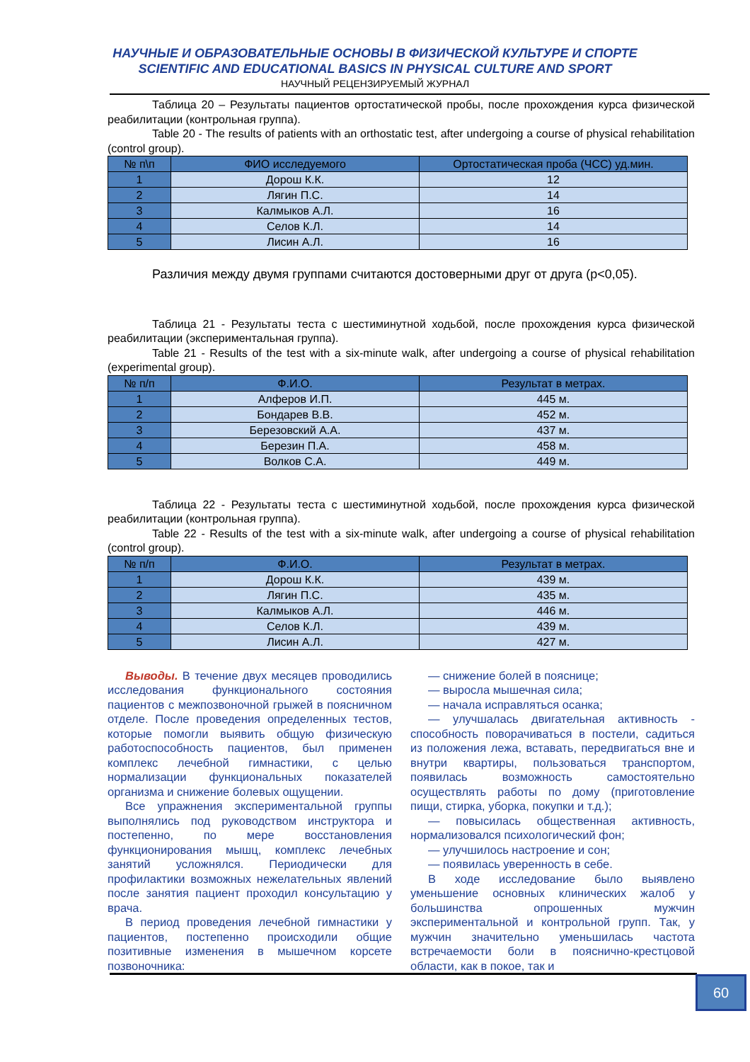НАУЧНЫЕ И ОБРАЗОВАТЕЛЬНЫЕ ОСНОВЫ В ФИЗИЧЕСКОЙ КУЛЬТУРЕ И СПОРТЕ
SCIENTIFIC AND EDUCATIONAL BASICS IN PHYSICAL CULTURE AND SPORT
НАУЧНЫЙ РЕЦЕНЗИРУЕМЫЙ ЖУРНАЛ
Таблица 20 – Результаты пациентов ортостатической пробы, после прохождения курса физической реабилитации (контрольная группа).
Table 20 - The results of patients with an orthostatic test, after undergoing a course of physical rehabilitation (control group).
| № п\п | ФИО исследуемого | Ортостатическая проба (ЧСС) уд.мин. |
| --- | --- | --- |
| 1 | Дорош К.К. | 12 |
| 2 | Лягин П.С. | 14 |
| 3 | Калмыков А.Л. | 16 |
| 4 | Селов К.Л. | 14 |
| 5 | Лисин А.Л. | 16 |
Различия между двумя группами считаются достоверными друг от друга (p<0,05).
Таблица 21 - Результаты теста с шестиминутной ходьбой, после прохождения курса физической реабилитации (экспериментальная группа).
Table 21 - Results of the test with a six-minute walk, after undergoing a course of physical rehabilitation (experimental group).
| № п/п | Ф.И.О. | Результат в метрах. |
| --- | --- | --- |
| 1 | Алферов И.П. | 445 м. |
| 2 | Бондарев В.В. | 452 м. |
| 3 | Березовский А.А. | 437 м. |
| 4 | Березин П.А. | 458 м. |
| 5 | Волков С.А. | 449 м. |
Таблица 22 - Результаты теста с шестиминутной ходьбой, после прохождения курса физической реабилитации (контрольная группа).
Table 22 - Results of the test with a six-minute walk, after undergoing a course of physical rehabilitation (control group).
| № п/п | Ф.И.О. | Результат в метрах. |
| --- | --- | --- |
| 1 | Дорош К.К. | 439 м. |
| 2 | Лягин П.С. | 435 м. |
| 3 | Калмыков А.Л. | 446 м. |
| 4 | Селов К.Л. | 439 м. |
| 5 | Лисин А.Л. | 427 м. |
Выводы. В течение двух месяцев проводились исследования функционального состояния пациентов с межпозвоночной грыжей в поясничном отделе. После проведения определенных тестов, которые помогли выявить общую физическую работоспособность пациентов, был применен комплекс лечебной гимнастики, с целью нормализации функциональных показателей организма и снижение болевых ощущении.
Все упражнения экспериментальной группы выполнялись под руководством инструктора и постепенно, по мере восстановления функционирования мышц, комплекс лечебных занятий усложнялся. Периодически для профилактики возможных нежелательных явлений после занятия пациент проходил консультацию у врача.
В период проведения лечебной гимнастики у пациентов, постепенно происходили общие позитивные изменения в мышечном корсете позвоночника:
— снижение болей в пояснице;
— выросла мышечная сила;
— начала исправляться осанка;
— улучшалась двигательная активность - способность поворачиваться в постели, садиться из положения лежа, вставать, передвигаться вне и внутри квартиры, пользоваться транспортом, появилась возможность самостоятельно осуществлять работы по дому (приготовление пищи, стирка, уборка, покупки и т.д.);
— повысилась общественная активность, нормализовался психологический фон;
— улучшилось настроение и сон;
— появилась уверенность в себе.
В ходе исследование было выявлено уменьшение основных клинических жалоб у большинства опрошенных мужчин экспериментальной и контрольной групп. Так, у мужчин значительно уменьшилась частота встречаемости боли в пояснично-крестцовой области, как в покое, так и
60